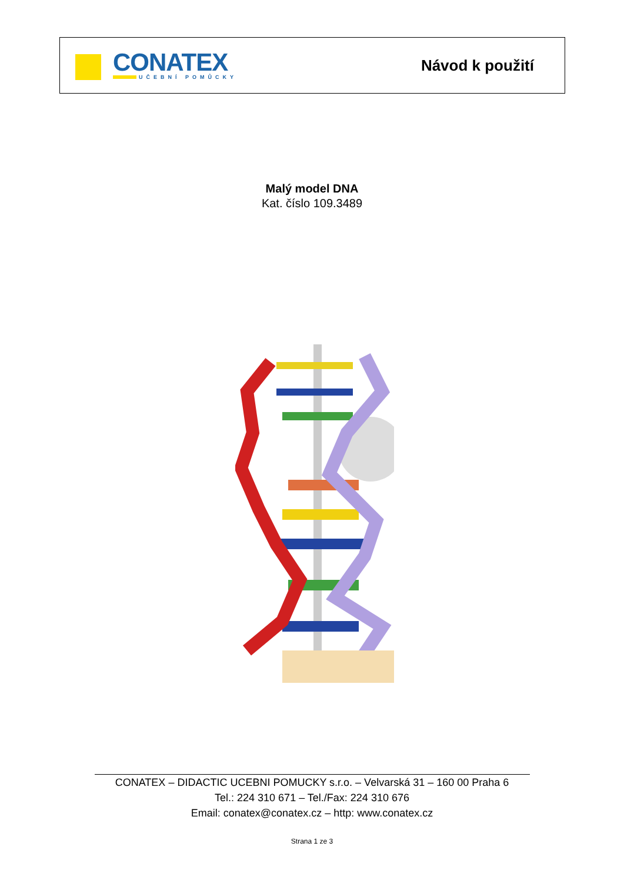CONATEX
UČEBNÍ POMŮCKY
Návod k použití
Malý model DNA
Kat. číslo 109.3489
CONATEX – DIDACTIC UCEBNI POMUCKY s.r.o. – Velvarská 31 – 160 00 Praha 6
Tel.: 224 310 671 – Tel./Fax: 224 310 676
Email: conatex@conatex.cz – http: www.conatex.cz
Strana 1 ze 3